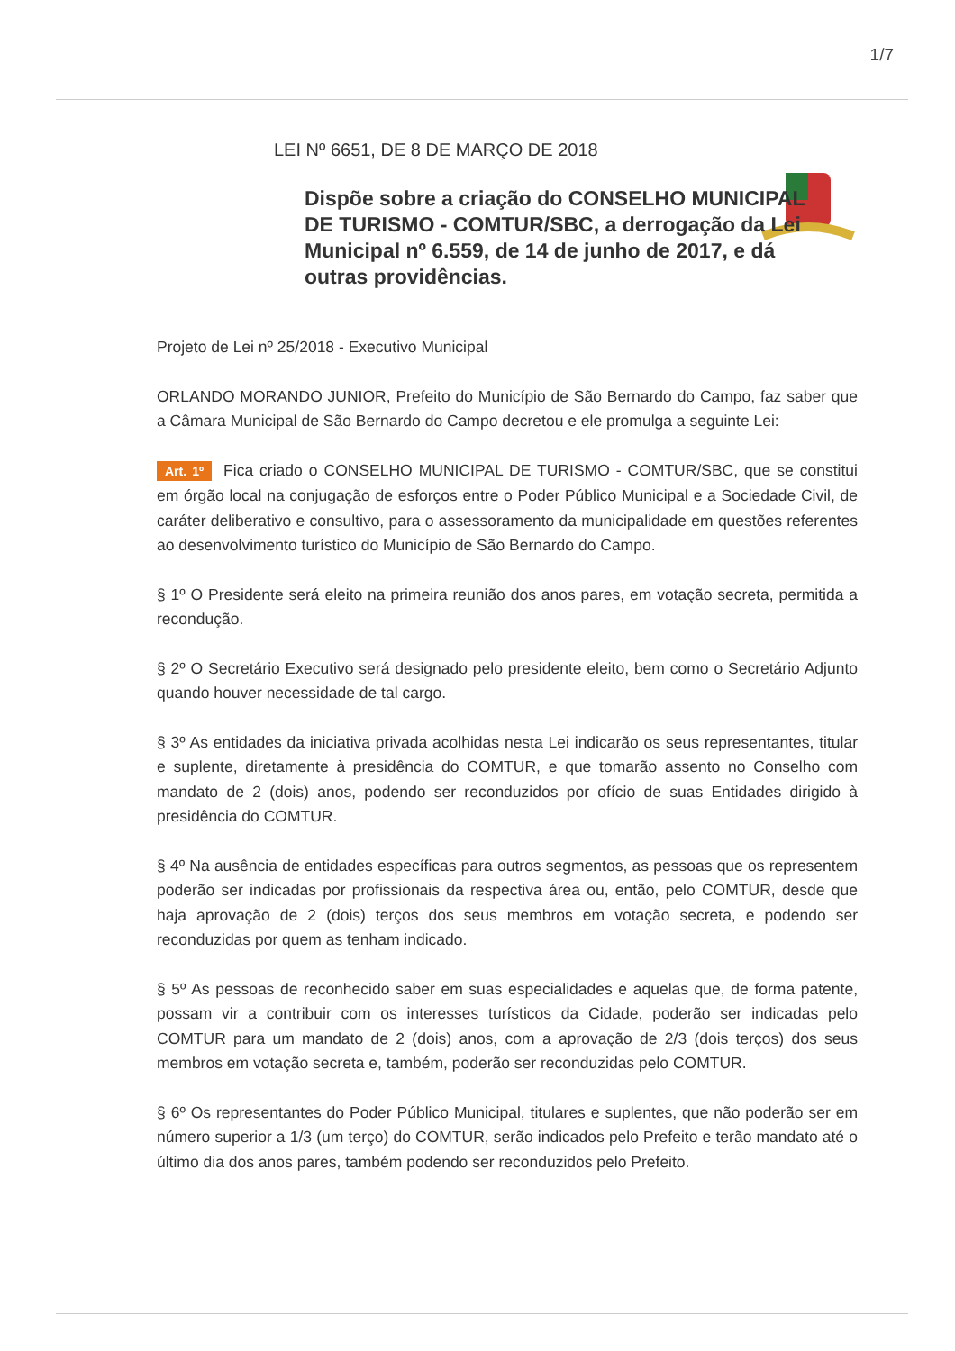1/7
LEI Nº 6651, DE 8 DE MARÇO DE 2018
Dispõe sobre a criação do CONSELHO MUNICIPAL DE TURISMO - COMTUR/SBC, a derrogação da Lei Municipal nº 6.559, de 14 de junho de 2017, e dá outras providências.
Projeto de Lei nº 25/2018 - Executivo Municipal
ORLANDO MORANDO JUNIOR, Prefeito do Município de São Bernardo do Campo, faz saber que a Câmara Municipal de São Bernardo do Campo decretou e ele promulga a seguinte Lei:
Art. 1º Fica criado o CONSELHO MUNICIPAL DE TURISMO - COMTUR/SBC, que se constitui em órgão local na conjugação de esforços entre o Poder Público Municipal e a Sociedade Civil, de caráter deliberativo e consultivo, para o assessoramento da municipalidade em questões referentes ao desenvolvimento turístico do Município de São Bernardo do Campo.
§ 1º O Presidente será eleito na primeira reunião dos anos pares, em votação secreta, permitida a recondução.
§ 2º O Secretário Executivo será designado pelo presidente eleito, bem como o Secretário Adjunto quando houver necessidade de tal cargo.
§ 3º As entidades da iniciativa privada acolhidas nesta Lei indicarão os seus representantes, titular e suplente, diretamente à presidência do COMTUR, e que tomarão assento no Conselho com mandato de 2 (dois) anos, podendo ser reconduzidos por ofício de suas Entidades dirigido à presidência do COMTUR.
§ 4º Na ausência de entidades específicas para outros segmentos, as pessoas que os representem poderão ser indicadas por profissionais da respectiva área ou, então, pelo COMTUR, desde que haja aprovação de 2 (dois) terços dos seus membros em votação secreta, e podendo ser reconduzidas por quem as tenham indicado.
§ 5º As pessoas de reconhecido saber em suas especialidades e aquelas que, de forma patente, possam vir a contribuir com os interesses turísticos da Cidade, poderão ser indicadas pelo COMTUR para um mandato de 2 (dois) anos, com a aprovação de 2/3 (dois terços) dos seus membros em votação secreta e, também, poderão ser reconduzidas pelo COMTUR.
§ 6º Os representantes do Poder Público Municipal, titulares e suplentes, que não poderão ser em número superior a 1/3 (um terço) do COMTUR, serão indicados pelo Prefeito e terão mandato até o último dia dos anos pares, também podendo ser reconduzidos pelo Prefeito.